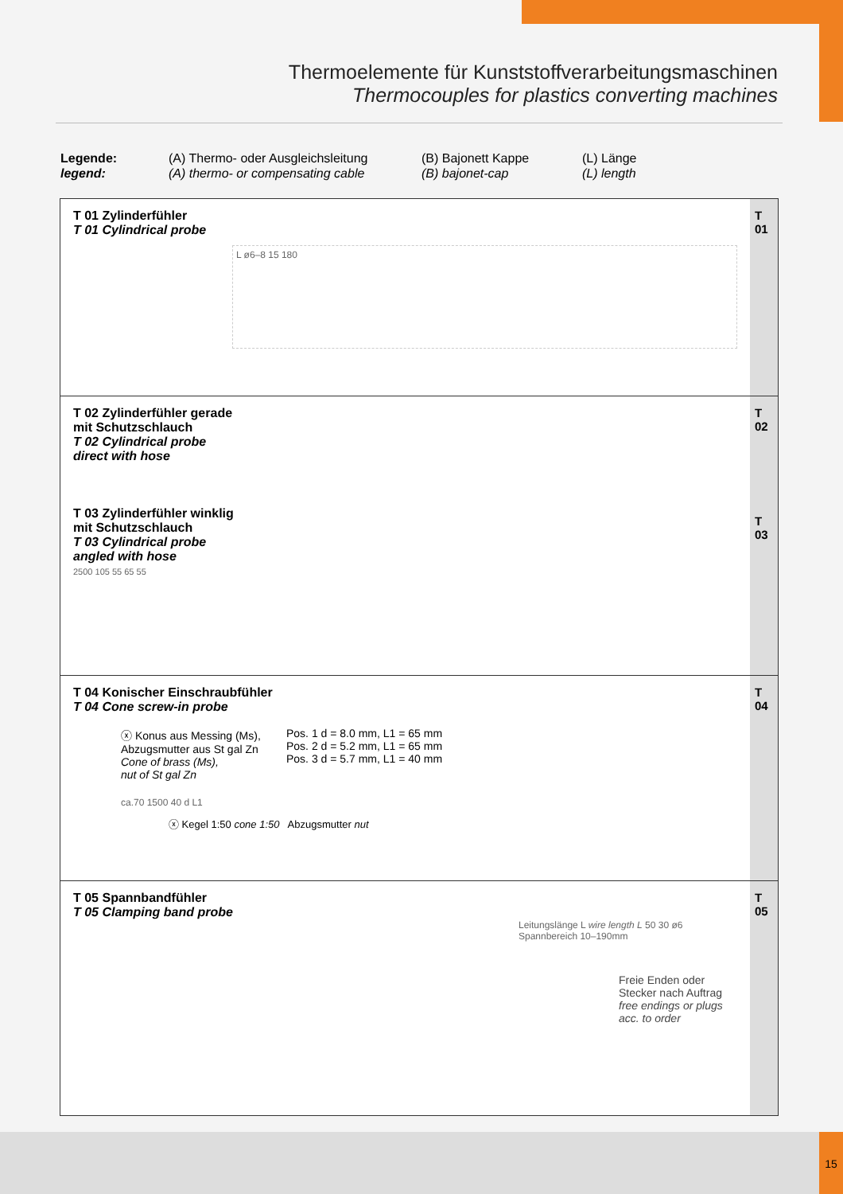Thermoelemente für Kunststoffverarbeitungsmaschinen
Thermocouples for plastics converting machines
Legende:
legend:
(A) Thermo- oder Ausgleichsleitung
(A) thermo- or compensating cable
(B) Bajonett Kappe
(B) bajonet-cap
(L) Länge
(L) length
T 01 Zylinderfühler
T 01 Cylindrical probe
L ø6–8 15 180
T
01
T 02 Zylinderfühler gerade
mit Schutzschlauch
T 02 Cylindrical probe
direct with hose
T 03 Zylinderfühler winklig
mit Schutzschlauch
T 03 Cylindrical probe
angled with hose
2500 105 55 65 55
T
02
T
03
T 04 Konischer Einschraubfühler
T 04 Cone screw-in probe
ⓧ Konus aus Messing (Ms),
Abzugsmutter aus St gal Zn
Cone of brass (Ms),
nut of St gal Zn
Pos. 1 d = 8.0 mm, L1 = 65 mm
Pos. 2 d = 5.2 mm, L1 = 65 mm
Pos. 3 d = 5.7 mm, L1 = 40 mm
ca.70 1500 40 d L1
ⓧ Kegel 1:50 cone 1:50 Abzugsmutter nut
T
04
T 05 Spannbandfühler
T 05 Clamping band probe
Leitungslänge L wire length L 50 30 ø6 Spannbereich 10–190mm
Freie Enden oder
Stecker nach Auftrag
free endings or plugs
acc. to order
T
05
15